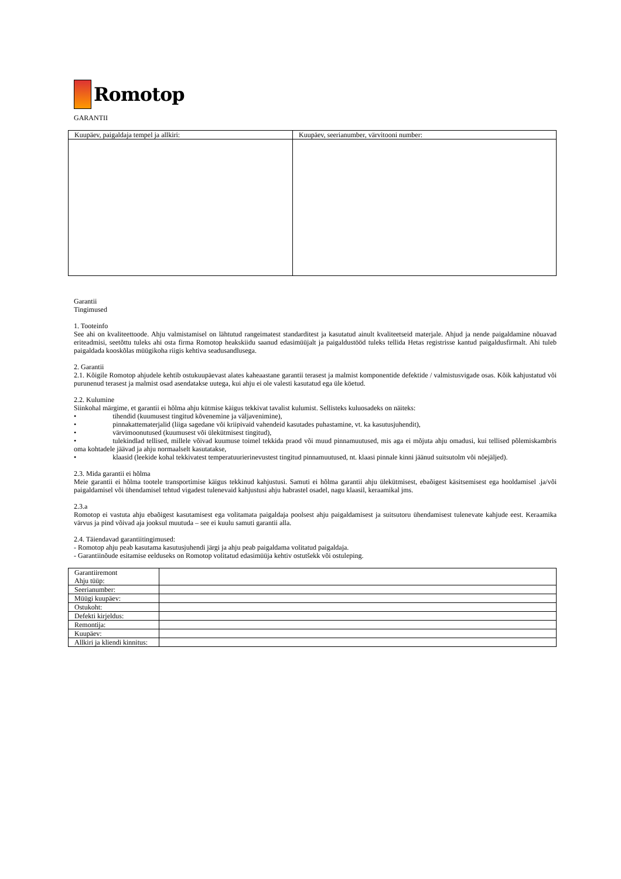Romotop
GARANTII
| Kuupäev, paigaldaja tempel ja allkiri: | Kuupäev, seerianumber, värvitooni number: |
Garantii
Tingimused
1. Tooteinfo
See ahi on kvaliteettoode. Ahju valmistamisel on lähtutud rangeimatest standarditest ja kasutatud ainult kvaliteetseid materjale. Ahjud ja nende paigaldamine nõuavad eriteadmisi, seetõttu tuleks ahi osta firma Romotop heakskiidu saanud edasimüüjalt ja paigaldustööd tuleks tellida Hetas registrisse kantud paigaldusfirmalt. Ahi tuleb paigaldada kooskõlas müügikoha riigis kehtiva seadusandlusega.
2. Garantii
2.1. Kõigile Romotop ahjudele kehtib ostukuupäevast alates kaheaastane garantii terasest ja malmist komponentide defektide / valmistusvigade osas. Kõik kahjustatud või purunenud terasest ja malmist osad asendatakse uutega, kui ahju ei ole valesti kasutatud ega üle köetud.
2.2. Kulumine
Siinkohal märgime, et garantii ei hõlma ahju kütmise käigus tekkivat tavalist kulumist. Sellisteks kuluosadeks on näiteks:
• tihendid (kuumusest tingitud kõvenemine ja väljavenimine),
• pinnakattematerjalid (liiga sagedane või kriipivaid vahendeid kasutades puhastamine, vt. ka kasutusjuhendit),
• värvimoonutused (kuumusest või ülekütmisest tingitud),
• tulekindlad tellised, millele võivad kuumuse toimel tekkida praod või muud pinnamuutused, mis aga ei mõjuta ahju omadusi, kui tellised põlemiskambris oma kohtadele jäävad ja ahju normaalselt kasutatakse,
• klaasid (leekide kohal tekkivatest temperatuurierinevustest tingitud pinnamuutused, nt. klaasi pinnale kinni jäänud suitsutolm või nõejäljed).
2.3. Mida garantii ei hõlma
Meie garantii ei hõlma tootele transportimise käigus tekkinud kahjustusi. Samuti ei hõlma garantii ahju ülekütmisest, ebaõigest käsitsemisest ega hooldamisel .ja/või paigaldamisel või ühendamisel tehtud vigadest tulenevaid kahjustusi ahju habrastel osadel, nagu klaasil, keraamikal jms.
2.3.a
Romotop ei vastuta ahju ebaõigest kasutamisest ega volitamata paigaldaja poolsest ahju paigaldamisest ja suitsutoru ühendamisest tulenevate kahjude eest. Keraamika värvus ja pind võivad aja jooksul muutuda – see ei kuulu samuti garantii alla.
2.4. Täiendavad garantiitingimused:
- Romotop ahju peab kasutama kasutusjuhendi järgi ja ahju peab paigaldama volitatud paigaldaja.
- Garantiinõude esitamise eelduseks on Romotop volitatud edasimüüja kehtiv ostutšekk või ostuleping.
| Garantiiremont Ahju tüüp: | |
| Seerianumber: | |
| Müügi kuupäev: | |
| Ostukoht: | |
| Defekti kirjeldus: | |
| Remontija: | |
| Kuupäev: | |
| Allkiri ja kliendi kinnitus: | |